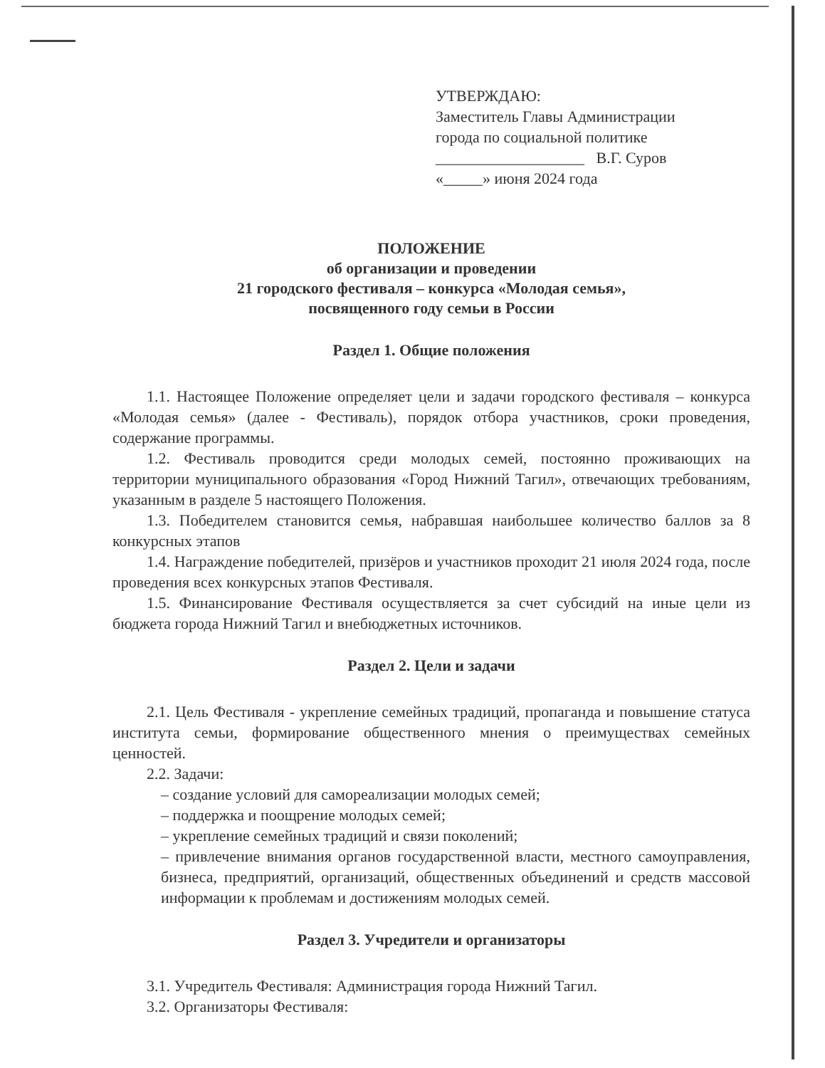УТВЕРЖДАЮ:
Заместитель Главы Администрации
города по социальной политике
___________________ В.Г. Суров
«_____» июня 2024 года
ПОЛОЖЕНИЕ
об организации и проведении
21 городского фестиваля – конкурса «Молодая семья»,
посвященного году семьи в России
Раздел 1. Общие положения
1.1. Настоящее Положение определяет цели и задачи городского фестиваля – конкурса «Молодая семья» (далее - Фестиваль), порядок отбора участников, сроки проведения, содержание программы.
1.2. Фестиваль проводится среди молодых семей, постоянно проживающих на территории муниципального образования «Город Нижний Тагил», отвечающих требованиям, указанным в разделе 5 настоящего Положения.
1.3. Победителем становится семья, набравшая наибольшее количество баллов за 8 конкурсных этапов
1.4. Награждение победителей, призёров и участников проходит 21 июля 2024 года, после проведения всех конкурсных этапов Фестиваля.
1.5. Финансирование Фестиваля осуществляется за счет субсидий на иные цели из бюджета города Нижний Тагил и внебюджетных источников.
Раздел 2. Цели и задачи
2.1. Цель Фестиваля - укрепление семейных традиций, пропаганда и повышение статуса института семьи, формирование общественного мнения о преимуществах семейных ценностей.
2.2. Задачи:
– создание условий для самореализации молодых семей;
– поддержка и поощрение молодых семей;
– укрепление семейных традиций и связи поколений;
– привлечение внимания органов государственной власти, местного самоуправления, бизнеса, предприятий, организаций, общественных объединений и средств массовой информации к проблемам и достижениям молодых семей.
Раздел 3. Учредители и организаторы
3.1. Учредитель Фестиваля: Администрация города Нижний Тагил.
3.2. Организаторы Фестиваля: